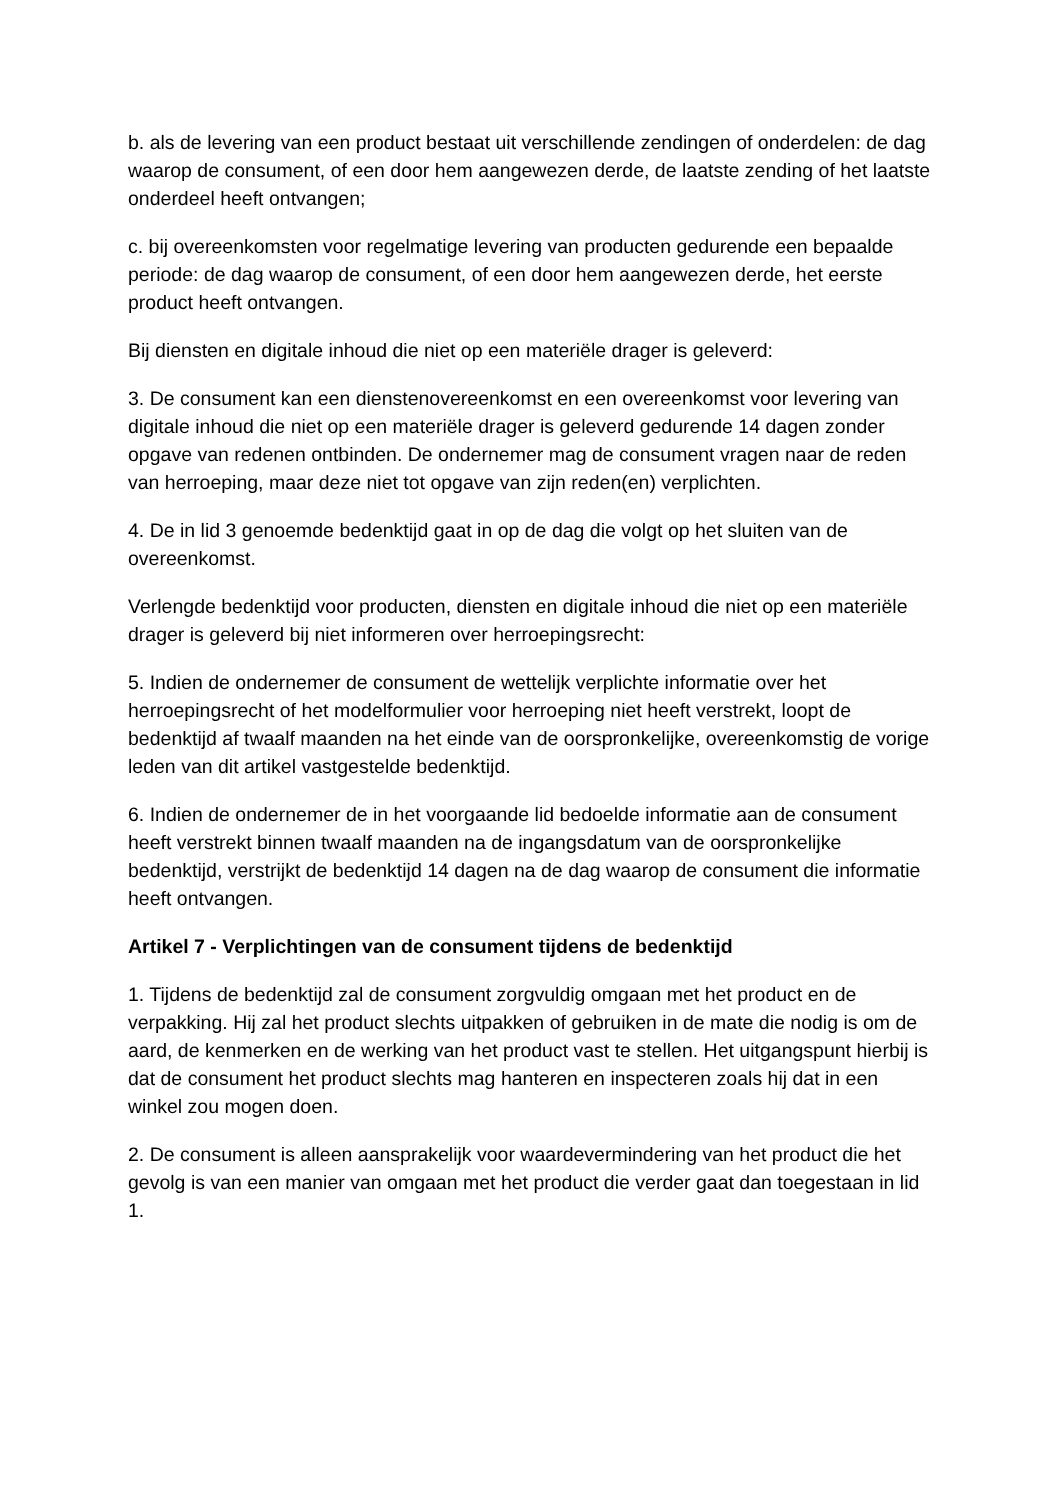b. als de levering van een product bestaat uit verschillende zendingen of onderdelen: de dag waarop de consument, of een door hem aangewezen derde, de laatste zending of het laatste onderdeel heeft ontvangen;
c. bij overeenkomsten voor regelmatige levering van producten gedurende een bepaalde periode: de dag waarop de consument, of een door hem aangewezen derde, het eerste product heeft ontvangen.
Bij diensten en digitale inhoud die niet op een materiële drager is geleverd:
3. De consument kan een dienstenovereenkomst en een overeenkomst voor levering van digitale inhoud die niet op een materiële drager is geleverd gedurende 14 dagen zonder opgave van redenen ontbinden. De ondernemer mag de consument vragen naar de reden van herroeping, maar deze niet tot opgave van zijn reden(en) verplichten.
4. De in lid 3 genoemde bedenktijd gaat in op de dag die volgt op het sluiten van de overeenkomst.
Verlengde bedenktijd voor producten, diensten en digitale inhoud die niet op een materiële drager is geleverd bij niet informeren over herroepingsrecht:
5. Indien de ondernemer de consument de wettelijk verplichte informatie over het herroepingsrecht of het modelformulier voor herroeping niet heeft verstrekt, loopt de bedenktijd af twaalf maanden na het einde van de oorspronkelijke, overeenkomstig de vorige leden van dit artikel vastgestelde bedenktijd.
6. Indien de ondernemer de in het voorgaande lid bedoelde informatie aan de consument heeft verstrekt binnen twaalf maanden na de ingangsdatum van de oorspronkelijke bedenktijd, verstrijkt de bedenktijd 14 dagen na de dag waarop de consument die informatie heeft ontvangen.
Artikel 7 - Verplichtingen van de consument tijdens de bedenktijd
1. Tijdens de bedenktijd zal de consument zorgvuldig omgaan met het product en de verpakking. Hij zal het product slechts uitpakken of gebruiken in de mate die nodig is om de aard, de kenmerken en de werking van het product vast te stellen. Het uitgangspunt hierbij is dat de consument het product slechts mag hanteren en inspecteren zoals hij dat in een winkel zou mogen doen.
2. De consument is alleen aansprakelijk voor waardevermindering van het product die het gevolg is van een manier van omgaan met het product die verder gaat dan toegestaan in lid 1.